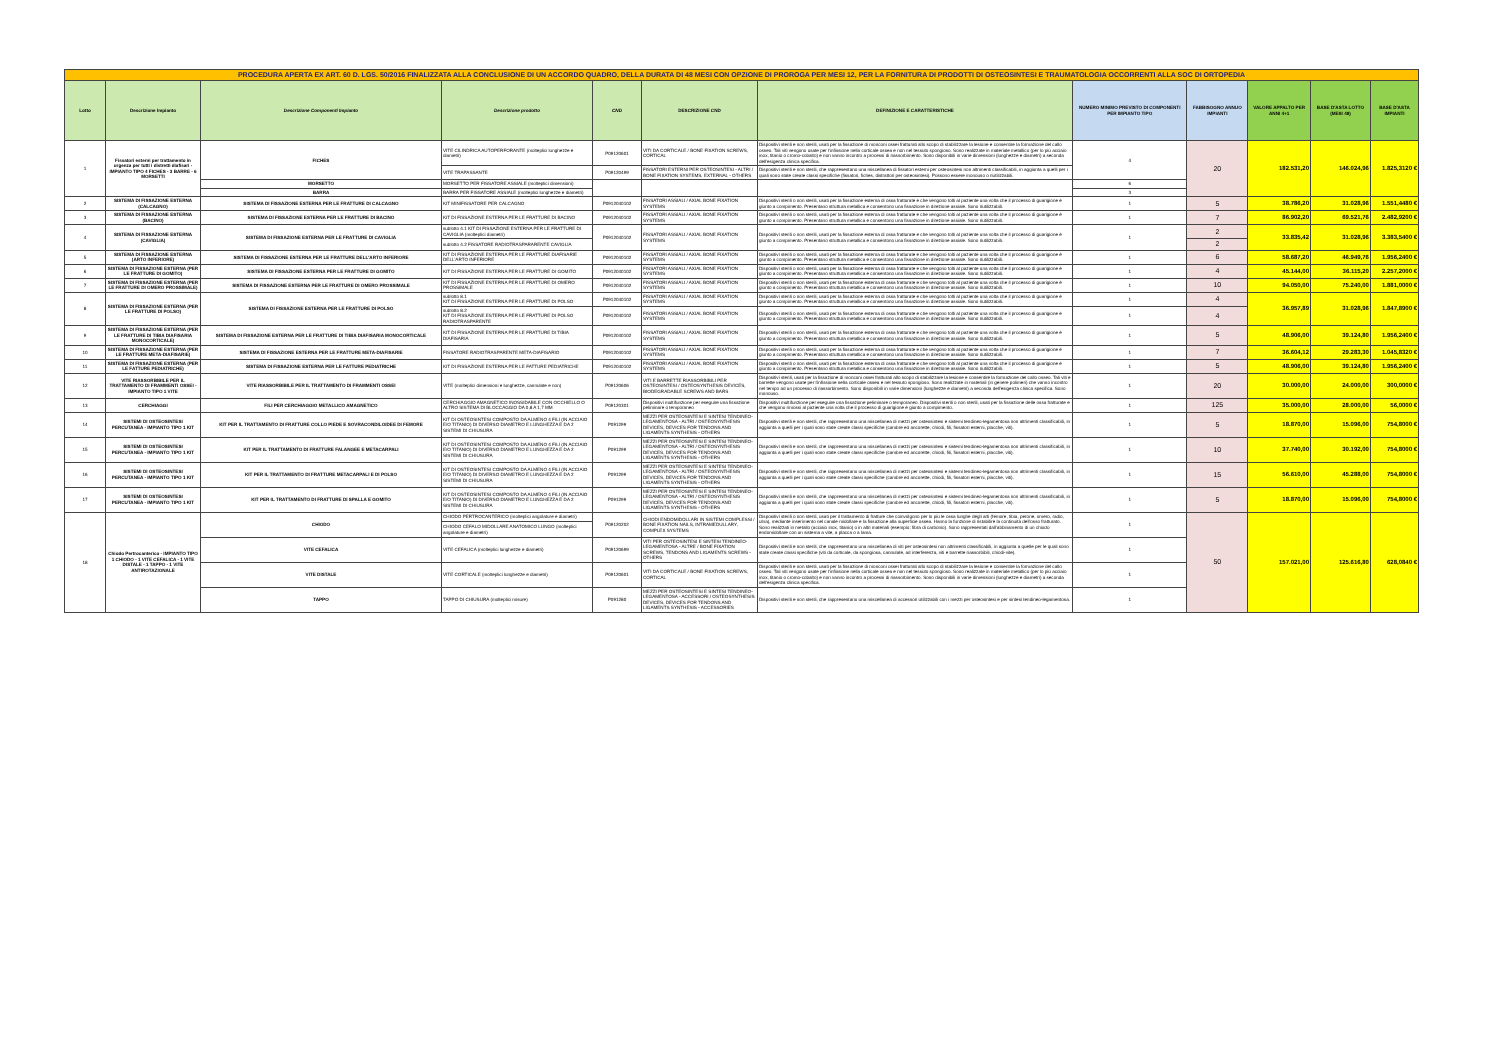| PROCEDURA APERTA EX ART. 60 D. LGS. 50/2016 FINALIZZATA ALLA CONCLUSIONE DI UN ACCORDO QUADRO, DELLA DURATA DI 48 MESI CON OPZIONE DI PROROGA PER MESI 12, PER LA FORNITURA DI PRODOTTI DI OSTEOSINTESI E TRAUMATOLOGIA OCCORRENTI ALLA SOC DI ORTOPEDIA | | | | | | | | | | | |
| Lotto | Descrizione Impianto | Descrizione Componenti Impianto | Descrizione prodotto | CND | DESCRIZIONE CND | DEFINIZIONE E CARATTERISTICHE | NUMERO MINIMO PREVISTO DI COMPONENTI PER IMPIANTO TIPO | FABBISOGNO ANNUO IMPIANTI | VALORE APPALTO PER ANNI 4+1 | BASE D'ASTA LOTTO (MESI 48) | BASE D'ASTA IMPIANTI |
| 1 | Fissatori esterni per trattamento in urgenza per tutti i distretti diafisari - IMPIANTO TIPO 4 FICHES - 3 BARRE - 6 MORSETTI | FICHES | VITE CILINDRICA AUTOPERFORANTE (molteplici lunghezze e diametri) | P09120601 | VITI DA CORTICALE / BONE FIXATION SCREWS, CORTICAL | Dispositivi sterili e non sterili, usati per la fissazione di monconi ossei fratturati allo scopo di stabilizzare la lesione e consentire la formazione del callo osseo. Tali viti vengono usate per l'infissione nella corticale ossea e non nel tessuto spongioso. Sono realizzate in materiale metallico (per lo più acciaio inox, titanio o cromo-cobalto) e non vanno incontro a processi di riassorbimento. Sono disponibili in varie dimensioni (lunghezze e diametri) a seconda dell'esigenza clinica specifica. | 4 | 20 | 182.531,20 | 146.024,96 | 1.825,3120 € |
| | | | VITE TRAPASSANTE | P09120499 | FISSATORI ESTERNI PER OSTEOSINTESI - ALTRI / BONE FIXATION SYSTEMS, EXTERNAL - OTHERS | Dispositivi sterili e non sterili, che rappresentano una miscellanea di fissatori esterni per osteosintesi non altrimenti classificabili, in aggiunta a quelli per i quali sono state create classi specifiche (fissatori, fiches, distrattori per osteosintesi). Possono essere monouso o riutilizzabili. | | | | | |
| | | MORSETTO | MORSETTO PER FISSATORE ASSIALE (molteplici dimensioni) | | | | 6 | | | | |
| | | BARRA | BARRA PER FISSATORE ASSIALE (molteplici lunghezze e diametri) | | | | 3 | | | | |
| 2 | SISTEMA DI FISSAZIONE ESTERNA (CALCAGNO) | SISTEMA DI FISSAZIONE ESTERNA PER LE FRATTURE DI CALCAGNO | KIT MINIFISSATORE PER CALCAGNO | P0912040102 | FISSATORI ASSIALI / AXIAL BONE FIXATION SYSTEMS | Dispositivi sterili o non sterili, usati per la fissazione esterna di ossa fratturate e che vengono tolti al paziente una volta che il processo di guarigione è giunto a compimento. Presentano struttura metallica e consentono una fissazione in direzione assiale. Sono riutilizzabili. | 1 | 5 | 38.786,20 | 31.028,96 | 1.551,4480 € |
| 3 | SISTEMA DI FISSAZIONE ESTERNA (BACINO) | SISTEMA DI FISSAZIONE ESTERNA PER LE FRATTURE DI BACINO | KIT DI FISSAZIONE ESTERNA PER LE FRATTURE DI BACINO | P0912040102 | FISSATORI ASSIALI / AXIAL BONE FIXATION SYSTEMS | Dispositivi sterili o non sterili, usati per la fissazione esterna di ossa fratturate e che vengono tolti al paziente una volta che il processo di guarigione è giunto a compimento. Presentano struttura metallica e consentono una fissazione in direzione assiale. Sono riutilizzabili. | 1 | 7 | 86.902,20 | 69.521,76 | 2.482,9200 € |
| 4 | SISTEMA DI FISSAZIONE ESTERNA (CAVIGLIA) | SISTEMA DI FISSAZIONE ESTERNA PER LE FRATTURE DI CAVIGLIA | sublotto 4.1 KIT DI FISSAZIONE ESTERNA PER LE FRATTURE DI CAVIGLIA (molteplici diametri) | P0912040102 | FISSATORI ASSIALI / AXIAL BONE FIXATION SYSTEMS | Dispositivi sterili o non sterili, usati per la fissazione esterna di ossa fratturate e che vengono tolti al paziente una volta che il processo di guarigione è giunto a compimento. Presentano struttura metallica e consentono una fissazione in direzione assiale. Sono riutilizzabili. | 1 | 2 | 33.835,42 | 31.028,96 | 3.383,5400 € |
| | | | sublotto 4.2 FISSATORE RADIOTRASPARARENTE CAVIGLIA | | | | | 2 | | | |
| 5 | SISTEMA DI FISSAZIONE ESTERNA (ARTO INFERIORE) | SISTEMA DI FISSAZIONE ESTERNA PER LE FRATTURE DELL'ARTO INFERIORE | KIT DI FISSAZIONE ESTERNA PER LE FRATTURE DIAFISARIE DELL'ARTO INFERIORE | P0912040102 | FISSATORI ASSIALI / AXIAL BONE FIXATION SYSTEMS | Dispositivi sterili o non sterili, usati per la fissazione esterna di ossa fratturate e che vengono tolti al paziente una volta che il processo di guarigione è giunto a compimento. Presentano struttura metallica e consentono una fissazione in direzione assiale. Sono riutilizzabili. | 1 | 6 | 58.687,20 | 46.949,76 | 1.956,2400 € |
| 6 | SISTEMA DI FISSAZIONE ESTERNA (PER LE FRATTURE DI GOMITO) | SISTEMA DI FISSAZIONE ESTERNA PER LE FRATTURE DI GOMITO | KIT DI FISSAZIONE ESTERNA PER LE FRATTURE DI GOMITO | P0912040102 | FISSATORI ASSIALI / AXIAL BONE FIXATION SYSTEMS | Dispositivi sterili o non sterili, usati per la fissazione esterna di ossa fratturate e che vengono tolti al paziente una volta che il processo di guarigione è giunto a compimento. Presentano struttura metallica e consentono una fissazione in direzione assiale. Sono riutilizzabili. | 1 | 4 | 45.144,00 | 36.115,20 | 2.257,2000 € |
| 7 | SISTEMA DI FISSAZIONE ESTERNA (PER LE FRATTURE DI OMERO PROSSIMALE) | SISTEMA DI FISSAZIONE ESTERNA PER LE FRATTURE DI OMERO PROSSIMALE | KIT DI FISSAZIONE ESTERNA PER LE FRATTURE DI OMERO PROSSIMALE | P0912040102 | FISSATORI ASSIALI / AXIAL BONE FIXATION SYSTEMS | Dispositivi sterili o non sterili, usati per la fissazione esterna di ossa fratturate e che vengono tolti al paziente una volta che il processo di guarigione è giunto a compimento. Presentano struttura metallica e consentono una fissazione in direzione assiale. Sono riutilizzabili. | 1 | 10 | 94.050,00 | 75.240,00 | 1.881,0000 € |
| 8 | SISTEMA DI FISSAZIONE ESTERNA (PER LE FRATTURE DI POLSO) | SISTEMA DI FISSAZIONE ESTERNA PER LE FRATTURE DI POLSO | sublotto 8.1 KIT DI FISSAZIONE ESTERNA PER LE FRATTURE DI POLSO | P0912040102 | FISSATORI ASSIALI / AXIAL BONE FIXATION SYSTEMS | Dispositivi sterili o non sterili, usati per la fissazione esterna di ossa fratturate e che vengono tolti al paziente una volta che il processo di guarigione è giunto a compimento. Presentano struttura metallica e consentono una fissazione in direzione assiale. Sono riutilizzabili. | 1 | 4 | 36.957,89 | 31.028,96 | 1.847,8900 € |
| | | | sublotto 8.2 KIT DI FISSAZIONE ESTERNA PER LE FRATTURE DI POLSO RADIOTRASPARENTE | P0912040102 | FISSATORI ASSIALI / AXIAL BONE FIXATION SYSTEMS | Dispositivi sterili o non sterili, usati per la fissazione esterna di ossa fratturate e che vengono tolti al paziente una volta che il processo di guarigione è giunto a compimento. Presentano struttura metallica e consentono una fissazione in direzione assiale. Sono riutilizzabili. | 1 | 4 | | | |
| 9 | SISTEMA DI FISSAZIONE ESTERNA (PER LE FRATTURE DI TIBIA DIAFISARIA MONOCORTICALE) | SISTEMA DI FISSAZIONE ESTERNA PER LE FRATTURE DI TIBIA DIAFISARIA MONOCORTICALE | KIT DI FISSAZIONE ESTERNA PER LE FRATTURE DI TIBIA DIAFISARIA | P0912040102 | FISSATORI ASSIALI / AXIAL BONE FIXATION SYSTEMS | Dispositivi sterili o non sterili, usati per la fissazione esterna di ossa fratturate e che vengono tolti al paziente una volta che il processo di guarigione è giunto a compimento. Presentano struttura metallica e consentono una fissazione in direzione assiale. Sono riutilizzabili. | 1 | 5 | 48.906,00 | 39.124,80 | 1.956,2400 € |
| 10 | SISTEMA DI FISSAZIONE ESTERNA (PER LE FRATTURE META-DIAFISARIE) | SISTEMA DI FISSAZIONE ESTERNA PER LE FRATTURE META-DIAFISARIE | FISSATORE RADIOTRASPARENTE META-DIAFISARIO | P0912040102 | FISSATORI ASSIALI / AXIAL BONE FIXATION SYSTEMS | Dispositivi sterili o non sterili, usati per la fissazione esterna di ossa fratturate e che vengono tolti al paziente una volta che il processo di guarigione è giunto a compimento. Presentano struttura metallica e consentono una fissazione in direzione assiale. Sono riutilizzabili. | 1 | 7 | 36.604,12 | 29.283,30 | 1.045,8320 € |
| 11 | SISTEMA DI FISSAZIONE ESTERNA (PER LE FATTURE PEDIATRICHE) | SISTEMA DI FISSAZIONE ESTERNA PER LE FATTURE PEDIATRICHE | KIT DI FISSAZIONE ESTERNA PER LE FATTURE PEDIATRICHE | P0912040102 | FISSATORI ASSIALI / AXIAL BONE FIXATION SYSTEMS | Dispositivi sterili o non sterili, usati per la fissazione esterna di ossa fratturate e che vengono tolti al paziente una volta che il processo di guarigione è giunto a compimento. Presentano struttura metallica e consentono una fissazione in direzione assiale. Sono riutilizzabili. | 1 | 5 | 48.906,00 | 39.124,80 | 1.956,2400 € |
| 12 | VITE RIASSORBIBILE PER IL TRATTAMENTO DI FRAMMENTI OSSEI - IMPIANTO TIPO 1 VITE | VITE RIASSORBIBILE PER IL TRATTAMENTO DI FRAMMENTI OSSEI | VITE (molteplici dimensioni e lunghezze, cannulate e non) | P09120606 | VITI E BARRETTE RIASSORBIBILI PER OSTEOSINTESI / OSTEOSYNTHESIS DEVICES, BIODEGRADABLE SCREWS AND BARS | Dispositivi sterili, usati per la fissazione di monconi ossei fratturati allo scopo di stabilizzare la lesione e consentire la formazione del callo osseo. Tali viti e barrette vengono usate per l'infissione nella corticale ossea e nel tessuto spongioso. Sono realizzate in materiali (in genere polimeri) che vanno incontro nel tempo ad un processo di riassorbimento. Sono disponibili in varie dimensioni (lunghezze e diametri) a seconda dell'esigenza clinica specifica. Sono monouso. | 1 | 20 | 30.000,00 | 24.000,00 | 300,0000 € |
| 13 | CERCHIAGGI | FILI PER CERCHIAGGIO METALLICO AMAGNETICO | CERCHIAGGIO AMAGNETICO INOSSIDABILE CON OCCHIELLO O ALTRO SISTEMA DI BLOCCAGGIO DA 0,8 A 1,7 MM | P09120301 | Dispositivi multifunzione per eseguire una fissazione peliminare o temporaneo | Dispositivi multifunzione per eseguire una fissazione peliminare o temporaneo. Dispositivi sterili o non sterili, usati per la fissazione delle ossa fratturate e che vengono rimossi al paziente una volta che il processo di guarigione è giunto a compimento. | 1 | 125 | 35.000,00 | 28.000,00 | 56,0000 € |
| 14 | SISTEMI DI OSTEOSINTESI PERCUTANEA - IMPIANTO TIPO 1 KIT | KIT PER IL TRATTAMENTO DI FRATTURE COLLO PIEDE E SOVRACONDILOIDEE DI FEMORE | KIT DI OSTEOSINTESI COMPOSTO DA ALMENO 4 FILI (IN ACCIAIO E/O TITANIO) DI DIVERSO DIAMETRO E LUNGHEZZA E DA 2 SISTEMI DI CHIUSURA | P091299 | MEZZI PER OSTEOSINTESI E SINTESI TENDINEO-LEGAMENTOSA - ALTRI / OSTEOSYNTHESIS DEVICES, DEVICES FOR TENDONS AND LIGAMENTS SYNTHESIS - OTHERS | Dispositivi sterili e non sterili, che rappresentano una miscellanea di mezzi per osteosintesi e sistemi tendineo-legamentosa non altrimenti classificabili, in aggiunta a quelli per i quali sono state create classi specifiche (cambre ed ancorette, chiodi, fili, fissatori esterni, placche, viti). | 1 | 5 | 18.870,00 | 15.096,00 | 754,8000 € |
| 15 | SISTEMI DI OSTEOSINTESI PERCUTANEA - IMPIANTO TIPO 1 KIT | KIT PER IL TRATTAMENTO DI FRATTURE FALANGEE E METACARPALI | KIT DI OSTEOSINTESI COMPOSTO DA ALMENO 4 FILI (IN ACCIAIO E/O TITANIO) DI DIVERSO DIAMETRO E LUNGHEZZA E DA 2 SISTEMI DI CHIUSURA | P091299 | MEZZI PER OSTEOSINTESI E SINTESI TENDINEO-LEGAMENTOSA - ALTRI / OSTEOSYNTHESIS DEVICES, DEVICES FOR TENDONS AND LIGAMENTS SYNTHESIS - OTHERS | Dispositivi sterili e non sterili, che rappresentano una miscellanea di mezzi per osteosintesi e sistemi tendineo-legamentosa non altrimenti classificabili, in aggiunta a quelli per i quali sono state create classi specifiche (cambre ed ancorette, chiodi, fili, fissatori esterni, placche, viti). | 1 | 10 | 37.740,00 | 30.192,00 | 754,8000 € |
| 16 | SISTEMI DI OSTEOSINTESI PERCUTANEA - IMPIANTO TIPO 1 KIT | KIT PER IL TRATTAMENTO DI FRATTURE METACARPALI E DI POLSO | KIT DI OSTEOSINTESI COMPOSTO DA ALMENO 4 FILI (IN ACCIAIO E/O TITANIO) DI DIVERSO DIAMETRO E LUNGHEZZA E DA 2 SISTEMI DI CHIUSURA | P091299 | MEZZI PER OSTEOSINTESI E SINTESI TENDINEO-LEGAMENTOSA - ALTRI / OSTEOSYNTHESIS DEVICES, DEVICES FOR TENDONS AND LIGAMENTS SYNTHESIS - OTHERS | Dispositivi sterili e non sterili, che rappresentano una miscellanea di mezzi per osteosintesi e sistemi tendineo-legamentosa non altrimenti classificabili, in aggiunta a quelli per i quali sono state create classi specifiche (cambre ed ancorette, chiodi, fili, fissatori esterni, placche, viti). | 1 | 15 | 56.610,00 | 45.288,00 | 754,8000 € |
| 17 | SISTEMI DI OSTEOSINTESI PERCUTANEA - IMPIANTO TIPO 1 KIT | KIT PER IL TRATTAMENTO DI FRATTURE DI SPALLA E GOMITO | KIT DI OSTEOSINTESI COMPOSTO DA ALMENO 4 FILI (IN ACCIAIO E/O TITANIO) DI DIVERSO DIAMETRO E LUNGHEZZA E DA 2 SISTEMI DI CHIUSURA | P091299 | MEZZI PER OSTEOSINTESI E SINTESI TENDINEO-LEGAMENTOSA - ALTRI / OSTEOSYNTHESIS DEVICES, DEVICES FOR TENDONS AND LIGAMENTS SYNTHESIS - OTHERS | Dispositivi sterili e non sterili, che rappresentano una miscellanea di mezzi per osteosintesi e sistemi tendineo-legamentosa non altrimenti classificabili, in aggiunta a quelli per i quali sono state create classi specifiche (cambre ed ancorette, chiodi, fili, fissatori esterni, placche, viti). | 1 | 5 | 18.870,00 | 15.096,00 | 754,8000 € |
| 18 | Chiodo Pertrocanterico - IMPIANTO TIPO 1 CHIODO - 1 VITE CEFALICA - 1 VITE DISTALE - 1 TAPPO - 1 VITE ANTIROTAZIONALE | CHIODO | CHIODO PERTROCANTERICO (molteplici angolature e diametri) | P09120202 | CHIODI ENDOMIDOLLARI IN SISTEMI COMPLESSI / BONE FIXATION NAILS, INTRAMEDULLARY, COMPLEX SYSTEMS | Dispositivi sterili o non sterili, usati per il trattamento di fratture che coinvolgono per lo più le ossa lunghe degli arti (femore, tibia, perone, omero, radio, ulna), mediante inserimento nel canale midollare e la fissazione alla superficie ossea. Hanno la funzione di ristabilire la continuità dell'osso fratturato. Sono realizzati in metallo (acciaio inox, titanio) o in altri materiali (esempio: fibra di carbonio). Sono rappresentati dall'abbinamento di un chiodo endomidollare con un sistema a vite, a placca o a lama. | 1 | 50 | 157.021,00 | 125.616,80 | 628,0840 € |
| | | | CHIODO CEFALO MIDOLLARE ANATOMICO LUNGO (molteplici angolature e diametri) | | | | | | | | |
| | | VITE CEFALICA | VITE CEFALICA (molteplici lunghezze e diametri) | P09120699 | VITI PER OSTEOSINTESI E SINTESI TENDINEO-LEGAMENTOSA - ALTRE / BONE FIXATION SCREWS, TENDONS AND LIGAMENTS SCREWS - OTHERS | Dispositivi sterili e non sterili, che rappresentano una miscellanea di viti per osteosintesi non altrimenti classificabili, in aggiunta a quelle per le quali sono state create classi specifiche (viti da corticale, da spongiosa, cannulate, ad interferenza, viti e barrette riassorbibili, chiodi-vite). | 1 | | | | |
| | | VITE DISTALE | VITE CORTICALE (molteplici lunghezze e diametri) | P09120601 | VITI DA CORTICALE / BONE FIXATION SCREWS, CORTICAL | Dispositivi sterili e non sterili, usati per la fissazione di monconi ossei fratturati allo scopo di stabilizzare la lesione e consentire la formazione del callo osseo. Tali viti vengono usate per l'infissione nella corticale ossea e non nel tessuto spongioso. Sono realizzate in materiale metallico (per lo più acciaio inox, titanio o cromo-cobalto) e non vanno incontro a processi di riassorbimento. Sono disponibili in varie dimensioni (lunghezze e diametri) a seconda dell'esigenza clinica specifica. | 1 | | | | |
| | | TAPPO | TAPPO DI CHIUSURA (molteplici misure) | P091280 | MEZZI PER OSTEOSINTESI E SINTESI TENDINEO-LEGAMENTOSA - ACCESSORI / OSTEOSYNTHESIS DEVICES, DEVICES FOR TENDONS AND LIGAMENTS SYNTHESIS - ACCESSORIES | Dispositivi sterili e non sterili, che rappresentano una miscellanea di accessori utilizzabili con i mezzi per osteosintesi e per sintesi tendineo-legamentosa. | 1 | | | | |